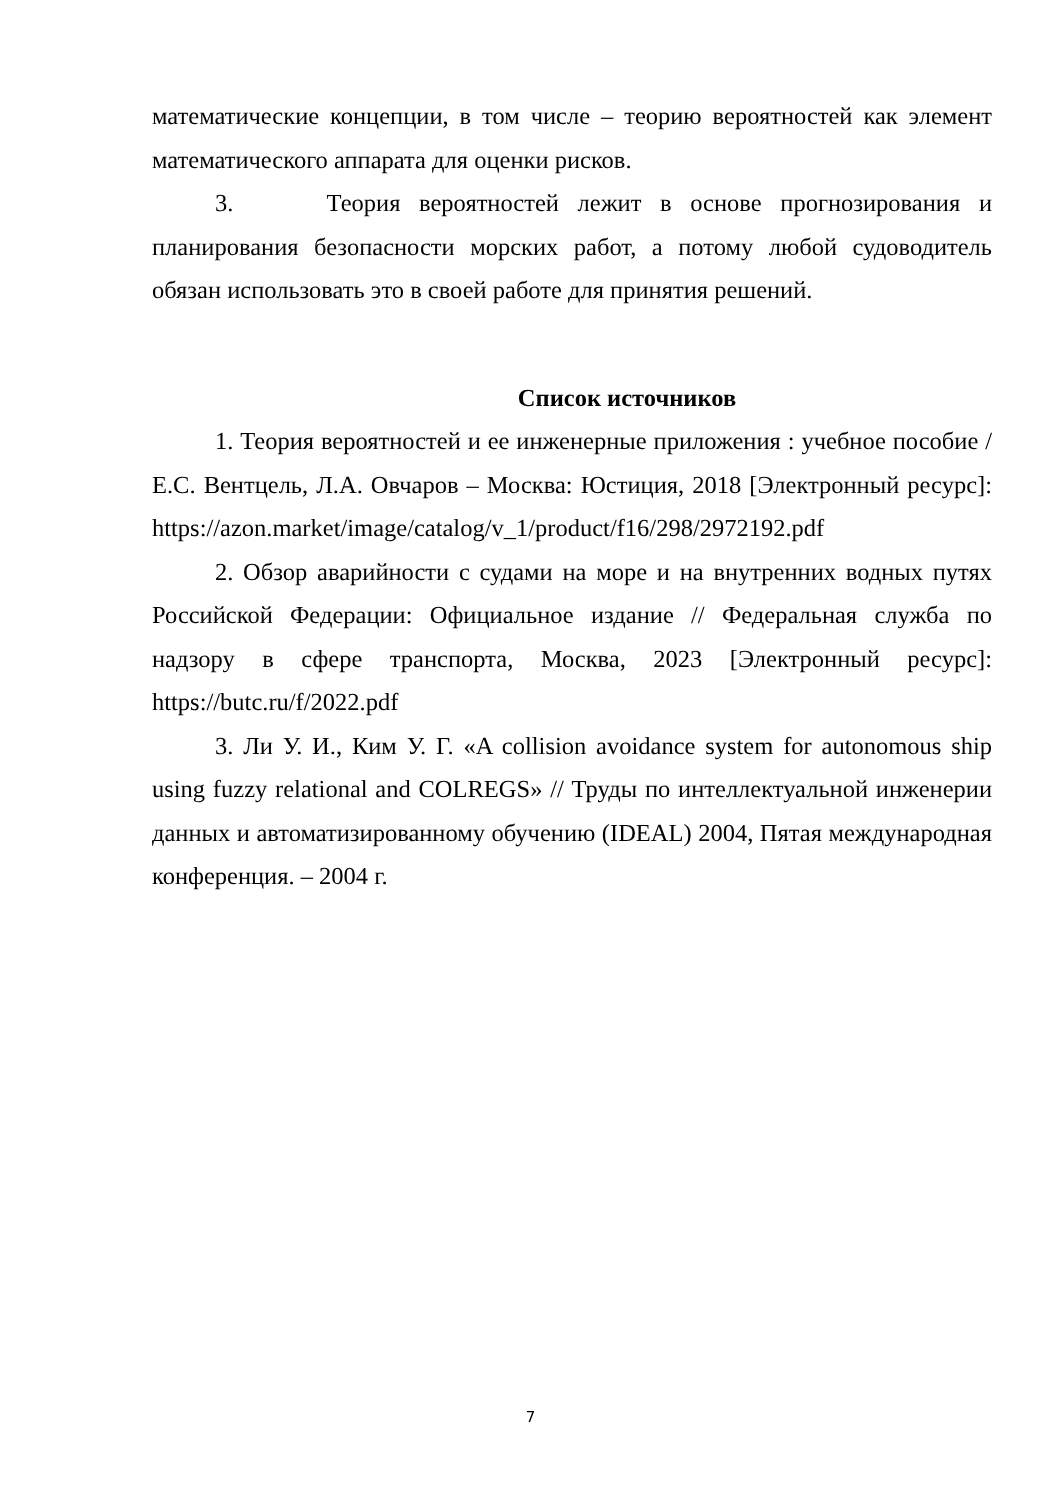математические концепции, в том числе – теорию вероятностей как элемент математического аппарата для оценки рисков.
3. Теория вероятностей лежит в основе прогнозирования и планирования безопасности морских работ, а потому любой судоводитель обязан использовать это в своей работе для принятия решений.
Список источников
1. Теория вероятностей и ее инженерные приложения : учебное пособие / Е.С. Вентцель, Л.А. Овчаров – Москва: Юстиция, 2018 [Электронный ресурс]: https://azon.market/image/catalog/v_1/product/f16/298/2972192.pdf
2. Обзор аварийности с судами на море и на внутренних водных путях Российской Федерации: Официальное издание // Федеральная служба по надзору в сфере транспорта, Москва, 2023 [Электронный ресурс]: https://butc.ru/f/2022.pdf
3. Ли У. И., Ким У. Г. «A collision avoidance system for autonomous ship using fuzzy relational and COLREGS» // Труды по интеллектуальной инженерии данных и автоматизированному обучению (IDEAL) 2004, Пятая международная конференция. – 2004 г.
7